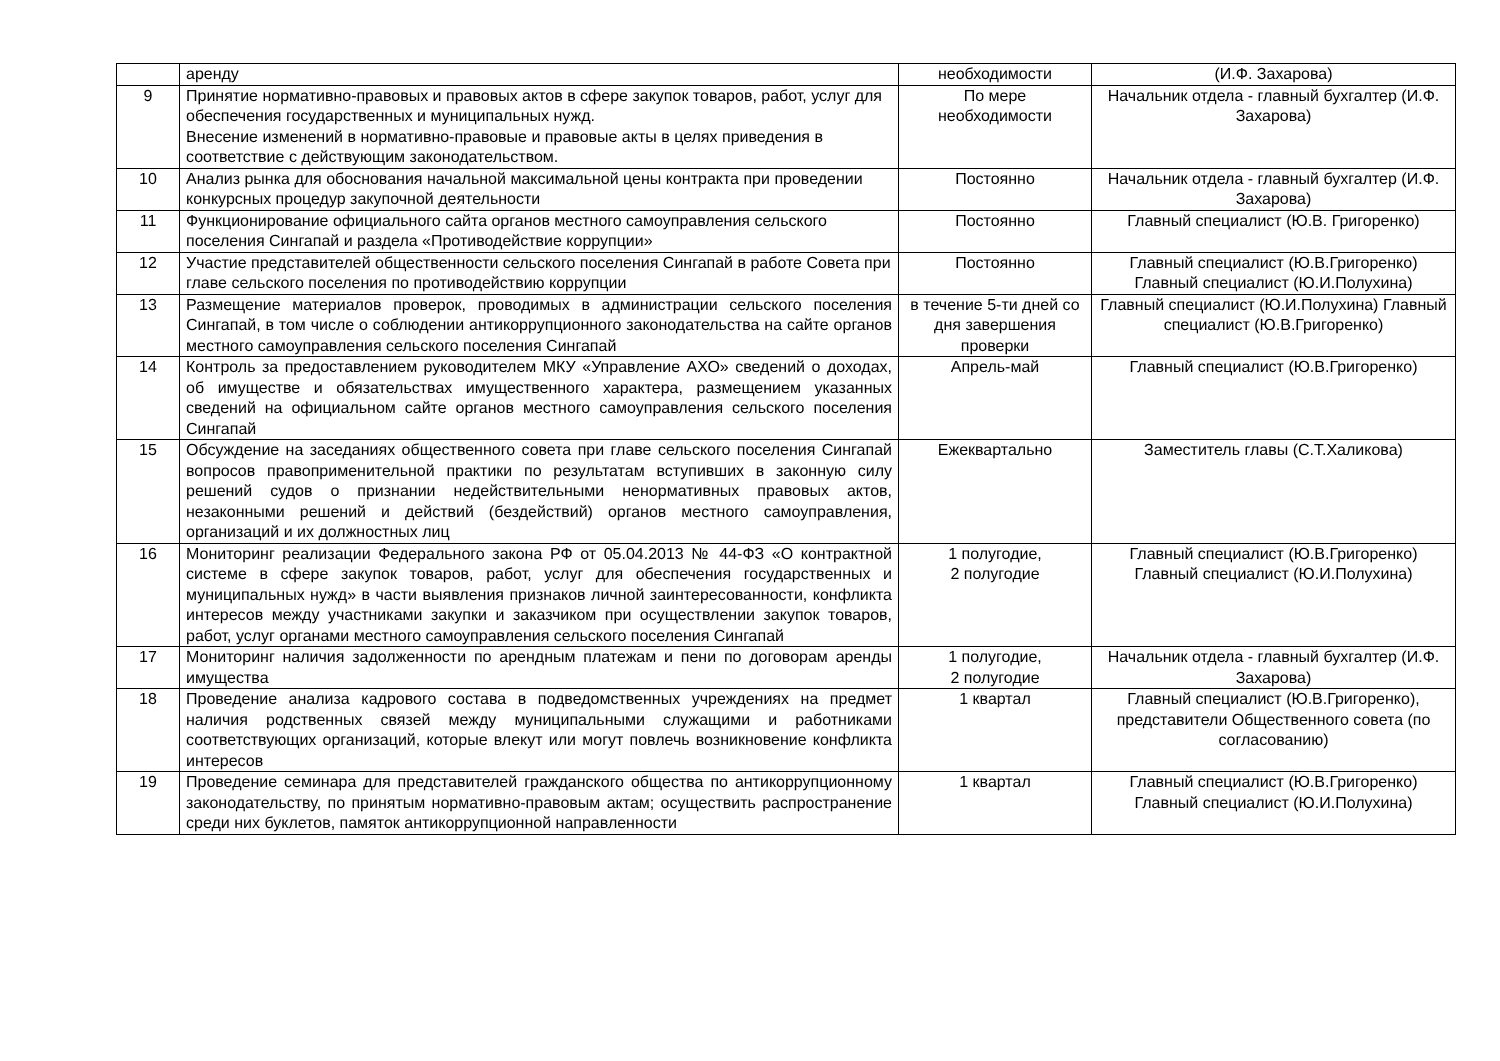| | аренду | необходимости | (И.Ф. Захарова) |
| 9 | Принятие нормативно-правовых и правовых актов в сфере закупок товаров, работ, услуг для обеспечения государственных и муниципальных нужд. Внесение изменений в нормативно-правовые и правовые акты в целях приведения в соответствие с действующим законодательством. | По мере необходимости | Начальник отдела - главный бухгалтер (И.Ф. Захарова) |
| 10 | Анализ рынка для обоснования начальной максимальной цены контракта при проведении конкурсных процедур закупочной деятельности | Постоянно | Начальник отдела - главный бухгалтер (И.Ф. Захарова) |
| 11 | Функционирование официального сайта органов местного самоуправления сельского поселения Сингапай и раздела «Противодействие коррупции» | Постоянно | Главный специалист (Ю.В. Григоренко) |
| 12 | Участие представителей общественности сельского поселения Сингапай в работе Совета при главе сельского поселения по противодействию коррупции | Постоянно | Главный специалист (Ю.В.Григоренко) Главный специалист (Ю.И.Полухина) |
| 13 | Размещение материалов проверок, проводимых в администрации сельского поселения Сингапай, в том числе о соблюдении антикоррупционного законодательства на сайте органов местного самоуправления сельского поселения Сингапай | в течение 5-ти дней со дня завершения проверки | Главный специалист (Ю.И.Полухина) Главный специалист (Ю.В.Григоренко) |
| 14 | Контроль за предоставлением руководителем МКУ «Управление АХО» сведений о доходах, об имуществе и обязательствах имущественного характера, размещением указанных сведений на официальном сайте органов местного самоуправления сельского поселения Сингапай | Апрель-май | Главный специалист (Ю.В.Григоренко) |
| 15 | Обсуждение на заседаниях общественного совета при главе сельского поселения Сингапай вопросов правоприменительной практики по результатам вступивших в законную силу решений судов о признании недействительными ненормативных правовых актов, незаконными решений и действий (бездействий) органов местного самоуправления, организаций и их должностных лиц | Ежеквартально | Заместитель главы (С.Т.Халикова) |
| 16 | Мониторинг реализации Федерального закона РФ от 05.04.2013 № 44-ФЗ «О контрактной системе в сфере закупок товаров, работ, услуг для обеспечения государственных и муниципальных нужд» в части выявления признаков личной заинтересованности, конфликта интересов между участниками закупки и заказчиком при осуществлении закупок товаров, работ, услуг органами местного самоуправления сельского поселения Сингапай | 1 полугодие, 2 полугодие | Главный специалист (Ю.В.Григоренко) Главный специалист (Ю.И.Полухина) |
| 17 | Мониторинг наличия задолженности по арендным платежам и пени по договорам аренды имущества | 1 полугодие, 2 полугодие | Начальник отдела - главный бухгалтер (И.Ф. Захарова) |
| 18 | Проведение анализа кадрового состава в подведомственных учреждениях на предмет наличия родственных связей между муниципальными служащими и работниками соответствующих организаций, которые влекут или могут повлечь возникновение конфликта интересов | 1 квартал | Главный специалист (Ю.В.Григоренко), представители Общественного совета (по согласованию) |
| 19 | Проведение семинара для представителей гражданского общества по антикоррупционному законодательству, по принятым нормативно-правовым актам; осуществить распространение среди них буклетов, памяток антикоррупционной направленности | 1 квартал | Главный специалист (Ю.В.Григоренко) Главный специалист (Ю.И.Полухина) |